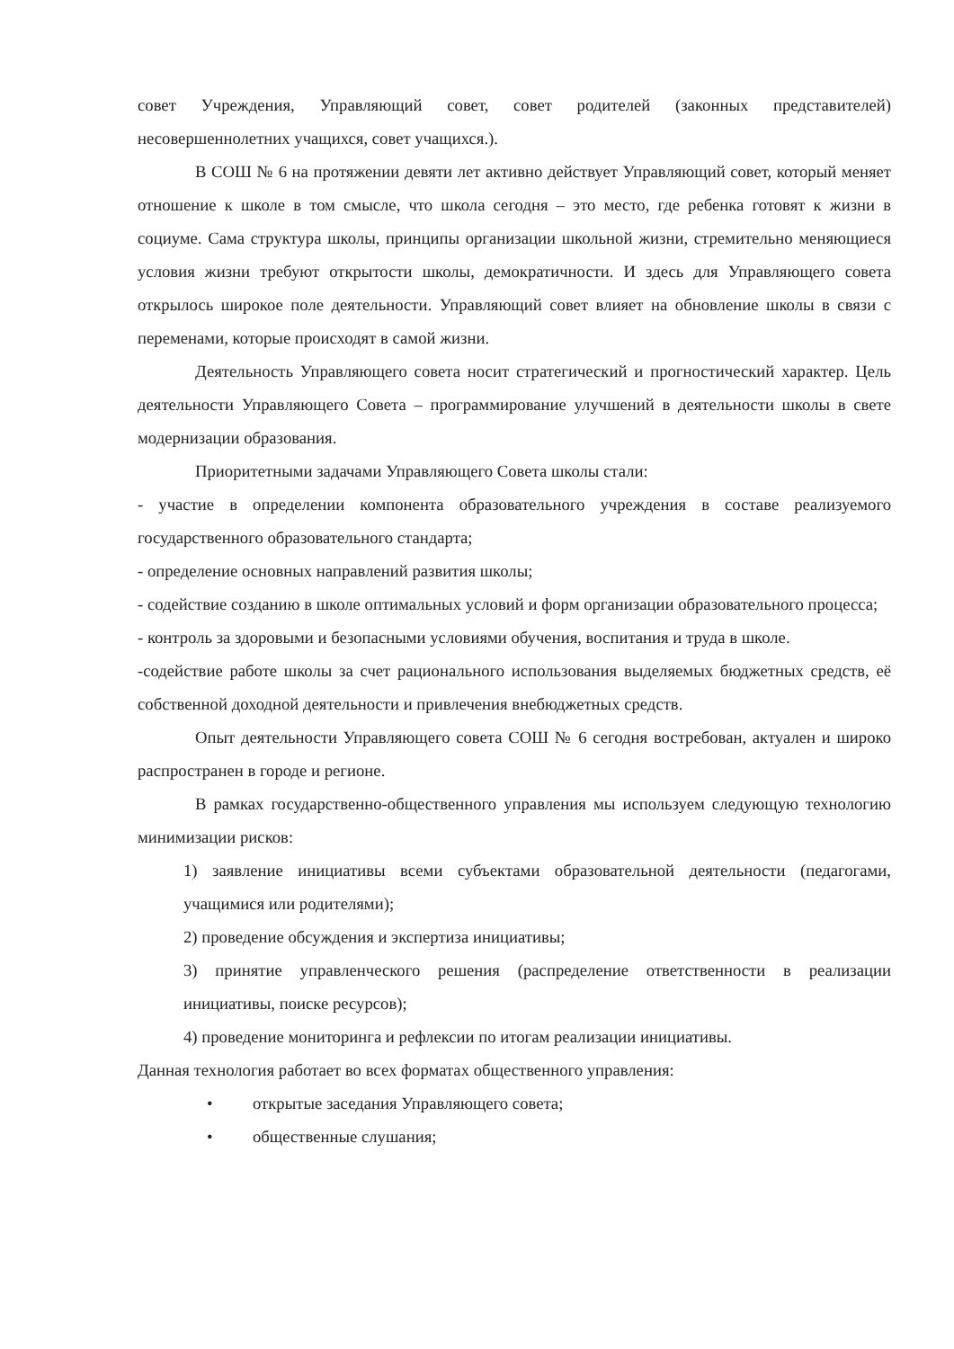совет Учреждения, Управляющий совет, совет родителей (законных представителей) несовершеннолетних учащихся, совет учащихся.).
В СОШ № 6 на протяжении девяти лет активно действует Управляющий совет, который меняет отношение к школе в том смысле, что школа сегодня – это место, где ребенка готовят к жизни в социуме. Сама структура школы, принципы организации школьной жизни, стремительно меняющиеся условия жизни требуют открытости школы, демократичности. И здесь для Управляющего совета открылось широкое поле деятельности. Управляющий совет влияет на обновление школы в связи с переменами, которые происходят в самой жизни.
Деятельность Управляющего совета носит стратегический и прогностический характер. Цель деятельности Управляющего Совета – программирование улучшений в деятельности школы в свете модернизации образования.
Приоритетными задачами Управляющего Совета школы стали:
- участие в определении компонента образовательного учреждения в составе реализуемого государственного образовательного стандарта;
- определение основных направлений развития школы;
- содействие созданию в школе оптимальных условий и форм организации образовательного процесса;
- контроль за здоровыми и безопасными условиями обучения, воспитания и труда в школе.
-содействие работе школы за счет рационального использования выделяемых бюджетных средств, её собственной доходной деятельности и привлечения внебюджетных средств.
Опыт деятельности Управляющего совета СОШ № 6 сегодня востребован, актуален и широко распространен в городе и регионе.
В рамках государственно-общественного управления мы используем следующую технологию минимизации рисков:
1) заявление инициативы всеми субъектами образовательной деятельности (педагогами, учащимися или родителями);
2) проведение обсуждения и экспертиза инициативы;
3) принятие управленческого решения (распределение ответственности в реализации инициативы, поиске ресурсов);
4) проведение мониторинга и рефлексии по итогам реализации инициативы.
Данная технология работает во всех форматах общественного управления:
• открытые заседания Управляющего совета;
• общественные слушания;